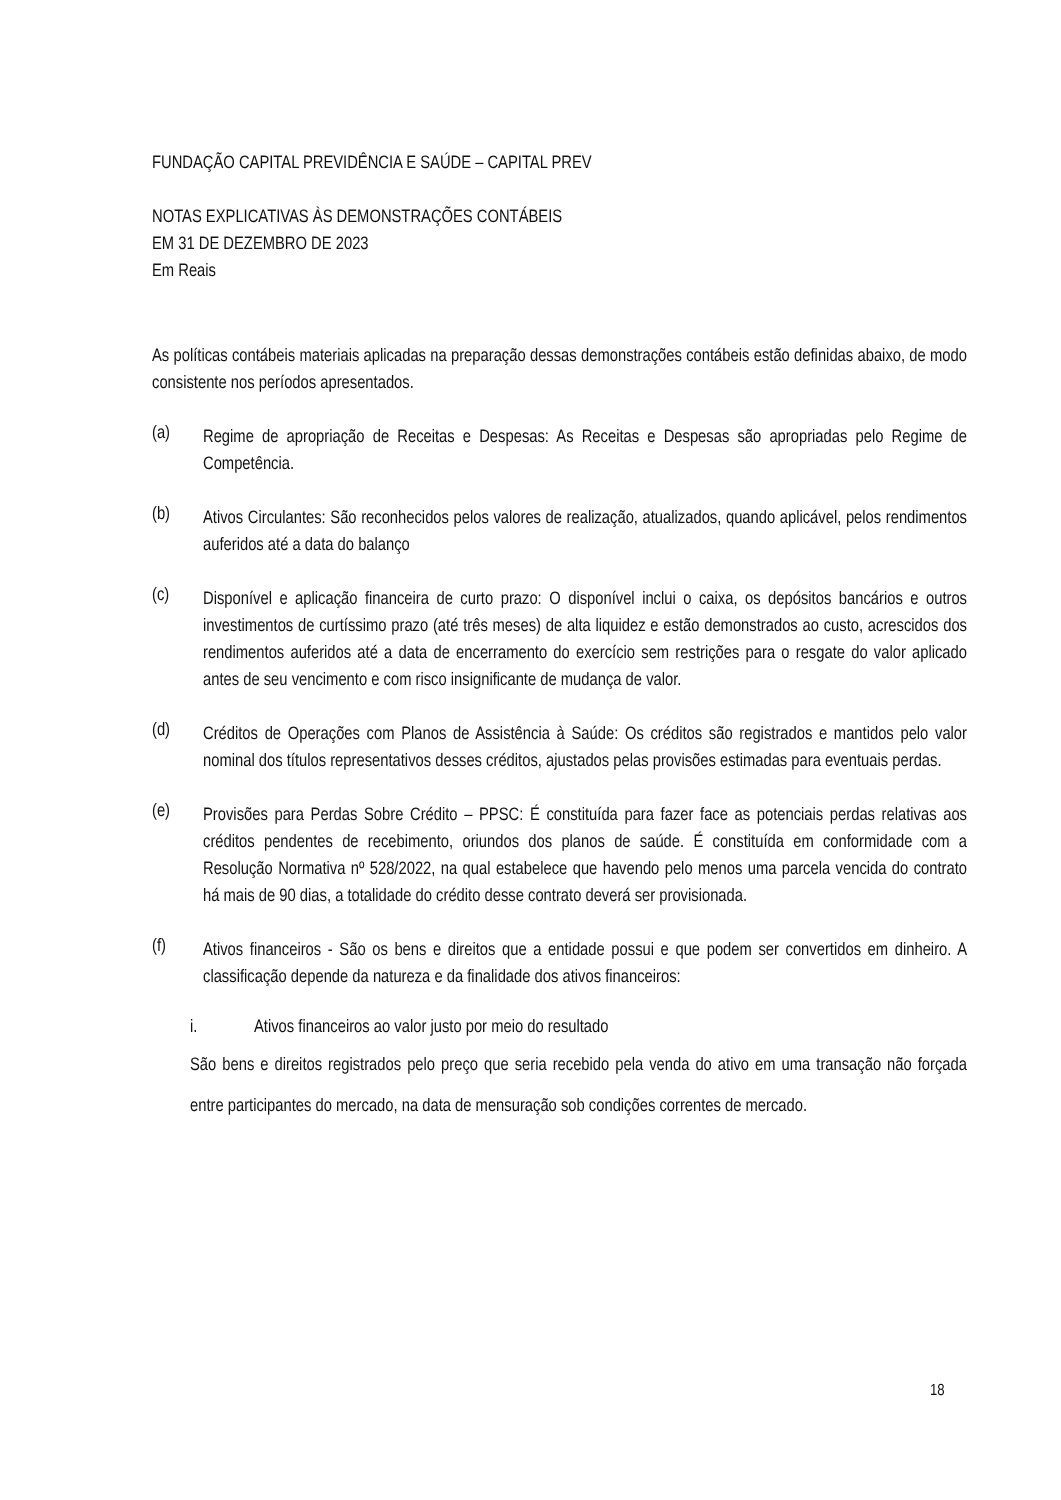FUNDAÇÃO CAPITAL PREVIDÊNCIA E SAÚDE – CAPITAL PREV
NOTAS EXPLICATIVAS ÀS DEMONSTRAÇÕES CONTÁBEIS
EM 31 DE DEZEMBRO DE 2023
Em Reais
As políticas contábeis materiais aplicadas na preparação dessas demonstrações contábeis estão definidas abaixo, de modo consistente nos períodos apresentados.
(a)
Regime de apropriação de Receitas e Despesas: As Receitas e Despesas são apropriadas pelo Regime de Competência.
(b)
Ativos Circulantes: São reconhecidos pelos valores de realização, atualizados, quando aplicável, pelos rendimentos auferidos até a data do balanço
(c)
Disponível e aplicação financeira de curto prazo: O disponível inclui o caixa, os depósitos bancários e outros investimentos de curtíssimo prazo (até três meses) de alta liquidez e estão demonstrados ao custo, acrescidos dos rendimentos auferidos até a data de encerramento do exercício sem restrições para o resgate do valor aplicado antes de seu vencimento e com risco insignificante de mudança de valor.
(d)
Créditos de Operações com Planos de Assistência à Saúde: Os créditos são registrados e mantidos pelo valor nominal dos títulos representativos desses créditos, ajustados pelas provisões estimadas para eventuais perdas.
(e)
Provisões para Perdas Sobre Crédito – PPSC: É constituída para fazer face as potenciais perdas relativas aos créditos pendentes de recebimento, oriundos dos planos de saúde. É constituída em conformidade com a Resolução Normativa nº 528/2022, na qual estabelece que havendo pelo menos uma parcela vencida do contrato há mais de 90 dias, a totalidade do crédito desse contrato deverá ser provisionada.
(f)
Ativos financeiros - São os bens e direitos que a entidade possui e que podem ser convertidos em dinheiro. A classificação depende da natureza e da finalidade dos ativos financeiros:
i. Ativos financeiros ao valor justo por meio do resultado
São bens e direitos registrados pelo preço que seria recebido pela venda do ativo em uma transação não forçada entre participantes do mercado, na data de mensuração sob condições correntes de mercado.
18